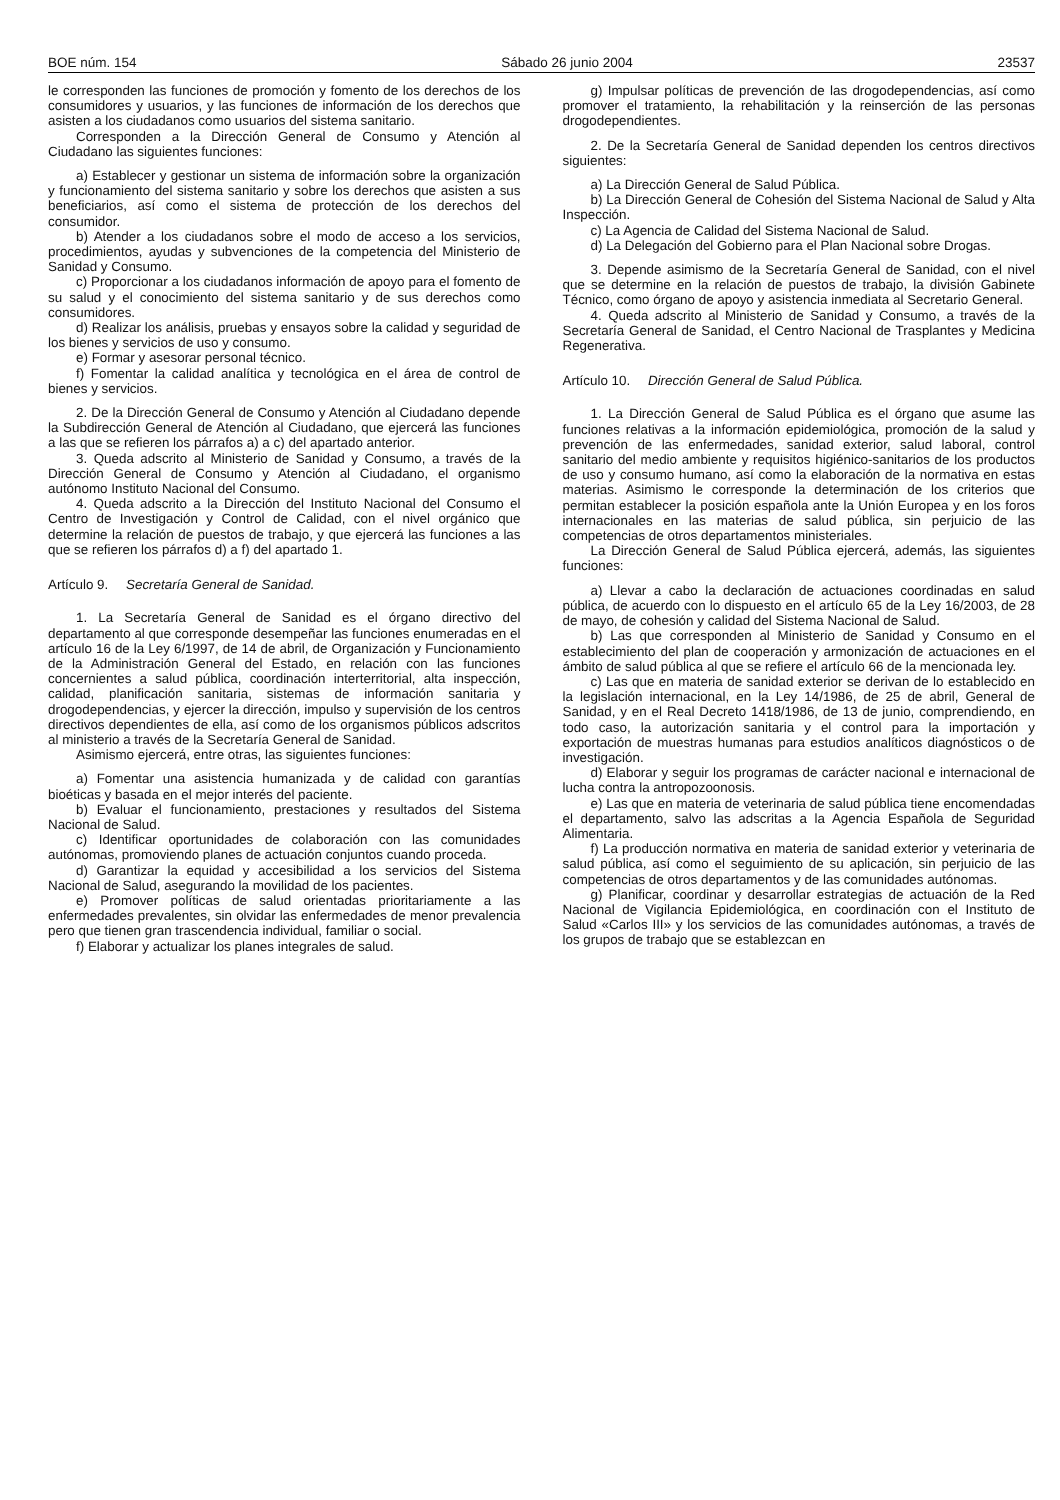BOE núm. 154 Sábado 26 junio 2004 23537
le corresponden las funciones de promoción y fomento de los derechos de los consumidores y usuarios, y las funciones de información de los derechos que asisten a los ciudadanos como usuarios del sistema sanitario.
Corresponden a la Dirección General de Consumo y Atención al Ciudadano las siguientes funciones:
a) Establecer y gestionar un sistema de información sobre la organización y funcionamiento del sistema sanitario y sobre los derechos que asisten a sus beneficiarios, así como el sistema de protección de los derechos del consumidor.
b) Atender a los ciudadanos sobre el modo de acceso a los servicios, procedimientos, ayudas y subvenciones de la competencia del Ministerio de Sanidad y Consumo.
c) Proporcionar a los ciudadanos información de apoyo para el fomento de su salud y el conocimiento del sistema sanitario y de sus derechos como consumidores.
d) Realizar los análisis, pruebas y ensayos sobre la calidad y seguridad de los bienes y servicios de uso y consumo.
e) Formar y asesorar personal técnico.
f) Fomentar la calidad analítica y tecnológica en el área de control de bienes y servicios.
2. De la Dirección General de Consumo y Atención al Ciudadano depende la Subdirección General de Atención al Ciudadano, que ejercerá las funciones a las que se refieren los párrafos a) a c) del apartado anterior.
3. Queda adscrito al Ministerio de Sanidad y Consumo, a través de la Dirección General de Consumo y Atención al Ciudadano, el organismo autónomo Instituto Nacional del Consumo.
4. Queda adscrito a la Dirección del Instituto Nacional del Consumo el Centro de Investigación y Control de Calidad, con el nivel orgánico que determine la relación de puestos de trabajo, y que ejercerá las funciones a las que se refieren los párrafos d) a f) del apartado 1.
Artículo 9. Secretaría General de Sanidad.
1. La Secretaría General de Sanidad es el órgano directivo del departamento al que corresponde desempeñar las funciones enumeradas en el artículo 16 de la Ley 6/1997, de 14 de abril, de Organización y Funcionamiento de la Administración General del Estado, en relación con las funciones concernientes a salud pública, coordinación interterritorial, alta inspección, calidad, planificación sanitaria, sistemas de información sanitaria y drogodependencias, y ejercer la dirección, impulso y supervisión de los centros directivos dependientes de ella, así como de los organismos públicos adscritos al ministerio a través de la Secretaría General de Sanidad.
Asimismo ejercerá, entre otras, las siguientes funciones:
a) Fomentar una asistencia humanizada y de calidad con garantías bioéticas y basada en el mejor interés del paciente.
b) Evaluar el funcionamiento, prestaciones y resultados del Sistema Nacional de Salud.
c) Identificar oportunidades de colaboración con las comunidades autónomas, promoviendo planes de actuación conjuntos cuando proceda.
d) Garantizar la equidad y accesibilidad a los servicios del Sistema Nacional de Salud, asegurando la movilidad de los pacientes.
e) Promover políticas de salud orientadas prioritariamente a las enfermedades prevalentes, sin olvidar las enfermedades de menor prevalencia pero que tienen gran trascendencia individual, familiar o social.
f) Elaborar y actualizar los planes integrales de salud.
g) Impulsar políticas de prevención de las drogodependencias, así como promover el tratamiento, la rehabilitación y la reinserción de las personas drogodependientes.
2. De la Secretaría General de Sanidad dependen los centros directivos siguientes:
a) La Dirección General de Salud Pública.
b) La Dirección General de Cohesión del Sistema Nacional de Salud y Alta Inspección.
c) La Agencia de Calidad del Sistema Nacional de Salud.
d) La Delegación del Gobierno para el Plan Nacional sobre Drogas.
3. Depende asimismo de la Secretaría General de Sanidad, con el nivel que se determine en la relación de puestos de trabajo, la división Gabinete Técnico, como órgano de apoyo y asistencia inmediata al Secretario General.
4. Queda adscrito al Ministerio de Sanidad y Consumo, a través de la Secretaría General de Sanidad, el Centro Nacional de Trasplantes y Medicina Regenerativa.
Artículo 10. Dirección General de Salud Pública.
1. La Dirección General de Salud Pública es el órgano que asume las funciones relativas a la información epidemiológica, promoción de la salud y prevención de las enfermedades, sanidad exterior, salud laboral, control sanitario del medio ambiente y requisitos higiénico-sanitarios de los productos de uso y consumo humano, así como la elaboración de la normativa en estas materias. Asimismo le corresponde la determinación de los criterios que permitan establecer la posición española ante la Unión Europea y en los foros internacionales en las materias de salud pública, sin perjuicio de las competencias de otros departamentos ministeriales.
La Dirección General de Salud Pública ejercerá, además, las siguientes funciones:
a) Llevar a cabo la declaración de actuaciones coordinadas en salud pública, de acuerdo con lo dispuesto en el artículo 65 de la Ley 16/2003, de 28 de mayo, de cohesión y calidad del Sistema Nacional de Salud.
b) Las que corresponden al Ministerio de Sanidad y Consumo en el establecimiento del plan de cooperación y armonización de actuaciones en el ámbito de salud pública al que se refiere el artículo 66 de la mencionada ley.
c) Las que en materia de sanidad exterior se derivan de lo establecido en la legislación internacional, en la Ley 14/1986, de 25 de abril, General de Sanidad, y en el Real Decreto 1418/1986, de 13 de junio, comprendiendo, en todo caso, la autorización sanitaria y el control para la importación y exportación de muestras humanas para estudios analíticos diagnósticos o de investigación.
d) Elaborar y seguir los programas de carácter nacional e internacional de lucha contra la antropozoonosis.
e) Las que en materia de veterinaria de salud pública tiene encomendadas el departamento, salvo las adscritas a la Agencia Española de Seguridad Alimentaria.
f) La producción normativa en materia de sanidad exterior y veterinaria de salud pública, así como el seguimiento de su aplicación, sin perjuicio de las competencias de otros departamentos y de las comunidades autónomas.
g) Planificar, coordinar y desarrollar estrategias de actuación de la Red Nacional de Vigilancia Epidemiológica, en coordinación con el Instituto de Salud «Carlos III» y los servicios de las comunidades autónomas, a través de los grupos de trabajo que se establezcan en